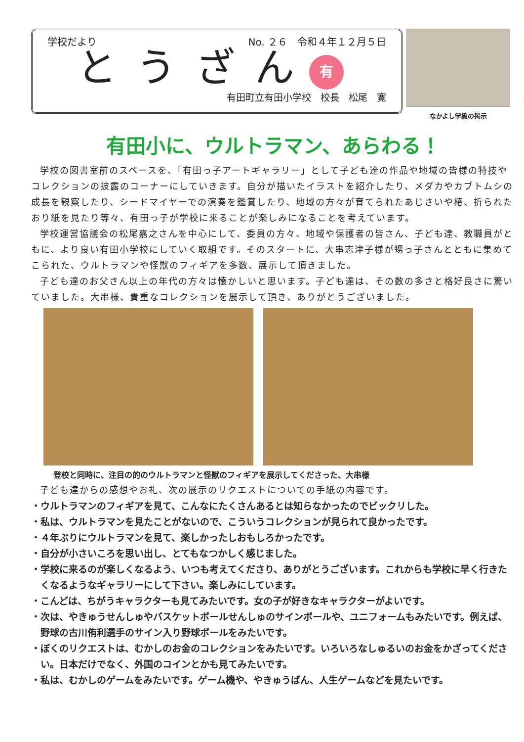学校だより No. ２６　令和４年１２月５日
とうざん
有
有田町立有田小学校　校長　松尾　寛
なかよし学級の掲示
有田小に、ウルトラマン、あらわる！
学校の図書室前のスペースを、「有田っ子アートギャラリー」として子ども達の作品や地域の皆様の特技やコレクションの披露のコーナーにしていきます。自分が描いたイラストを紹介したり、メダカやカブトムシの成長を観察したり、シードマイヤーでの演奏を鑑賞したり、地域の方々が育てられたあじさいや椿、折られたおり紙を見たり等々、有田っ子が学校に来ることが楽しみになることを考えています。
学校運営協議会の松尾嘉之さんを中心にして、委員の方々、地域や保護者の皆さん、子ども達、教職員がともに、より良い有田小学校にしていく取組です。そのスタートに、大串志津子様が甥っ子さんとともに集めてこられた、ウルトラマンや怪獣のフィギアを多数、展示して頂きました。
子ども達のお父さん以上の年代の方々は懐かしいと思います。子ども達は、その数の多さと格好良さに驚いていました。大串様、貴重なコレクションを展示して頂き、ありがとうございました。
登校と同時に、注目の的のウルトラマンと怪獣のフィギアを展示してくださった、大串様
子ども達からの感想やお礼、次の展示のリクエストについての手紙の内容です。
・ウルトラマンのフィギアを見て、こんなにたくさんあるとは知らなかったのでビックリした。
・私は、ウルトラマンを見たことがないので、こういうコレクションが見られて良かったです。
・４年ぶりにウルトラマンを見て、楽しかったしおもしろかったです。
・自分が小さいころを思い出し、とてもなつかしく感じました。
・学校に来るのが楽しくなるよう、いつも考えてくださり、ありがとうございます。これからも学校に早く行きたくなるようなギャラリーにして下さい。楽しみにしています。
・こんどは、ちがうキャラクターも見てみたいです。女の子が好きなキャラクターがよいです。
・次は、やきゅうせんしゅやバスケットボールせんしゅのサインボールや、ユニフォームもみたいです。例えば、野球の古川侑利選手のサイン入り野球ボールをみたいです。
・ぼくのリクエストは、むかしのお金のコレクションをみたいです。いろいろなしゅるいのお金をかざってください。日本だけでなく、外国のコインとかも見てみたいです。
・私は、むかしのゲームをみたいです。ゲーム機や、やきゅうばん、人生ゲームなどを見たいです。